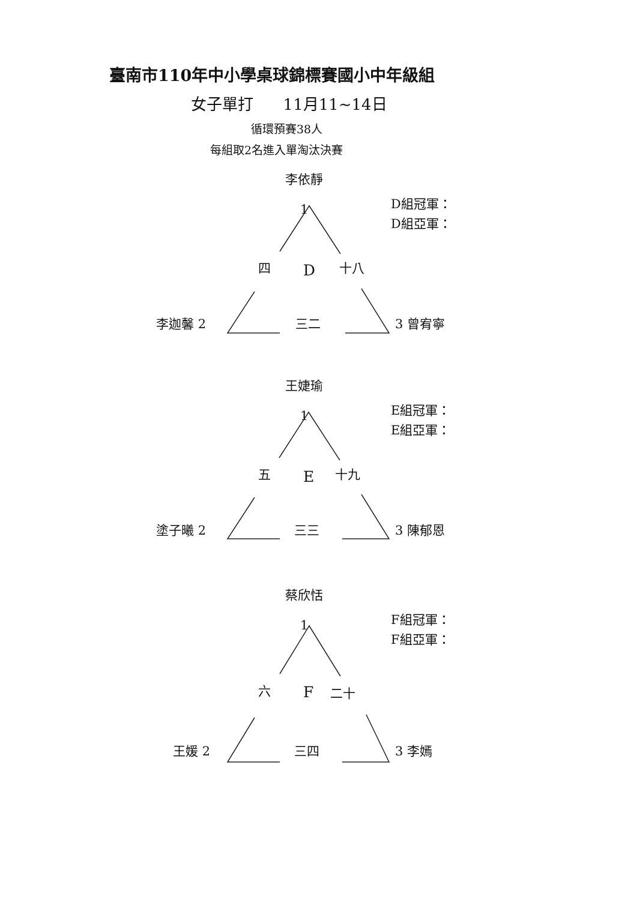臺南市110年中小學桌球錦標賽國小中年級組
女子單打 11月11~14日
循環預賽38人
每組取2名進入單淘汰決賽
李依靜
1
D組冠軍：
D組亞軍：
四 D 十八
李迦馨 2 三二 3 曾宥寧
王婕瑜
1
E組冠軍：
E組亞軍：
五 E 十九
塗子曦 2 三三 3 陳郁恩
蔡欣恬
1
F組冠軍：
F組亞軍：
六 F 二十
王媛 2 三四 3 李嫣